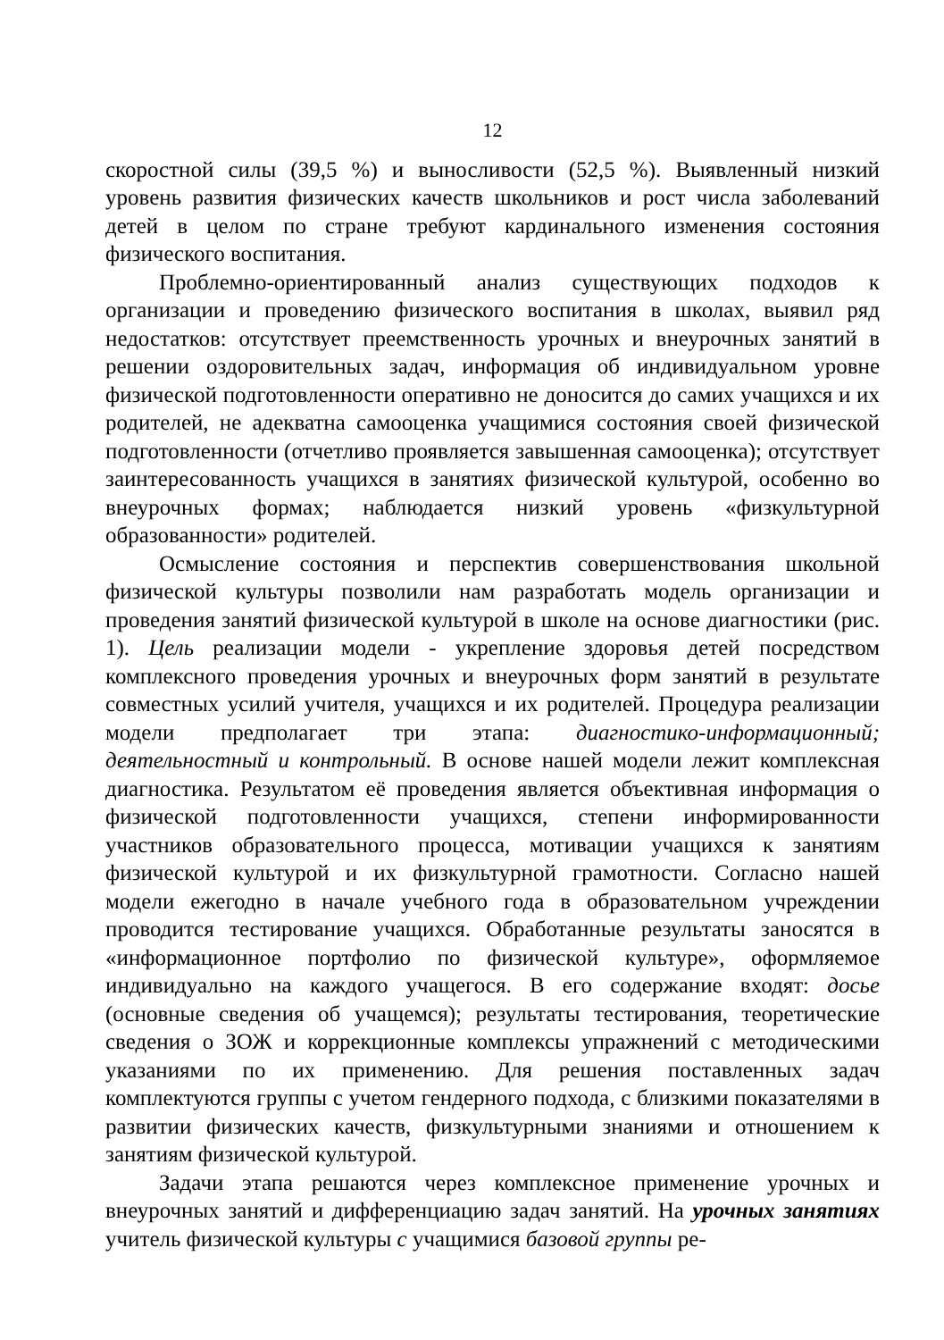12
скоростной силы (39,5 %) и выносливости (52,5 %). Выявленный низкий уровень развития физических качеств школьников и рост числа заболеваний детей в целом по стране требуют кардинального изменения состояния физического воспитания.
Проблемно-ориентированный анализ существующих подходов к организации и проведению физического воспитания в школах, выявил ряд недостатков: отсутствует преемственность урочных и внеурочных занятий в решении оздоровительных задач, информация об индивидуальном уровне физической подготовленности оперативно не доносится до самих учащихся и их родителей, не адекватна самооценка учащимися состояния своей физической подготовленности (отчетливо проявляется завышенная самооценка); отсутствует заинтересованность учащихся в занятиях физической культурой, особенно во внеурочных формах; наблюдается низкий уровень «физкультурной образованности» родителей.
Осмысление состояния и перспектив совершенствования школьной физической культуры позволили нам разработать модель организации и проведения занятий физической культурой в школе на основе диагностики (рис. 1). Цель реализации модели - укрепление здоровья детей посредством комплексного проведения урочных и внеурочных форм занятий в результате совместных усилий учителя, учащихся и их родителей. Процедура реализации модели предполагает три этапа: диагностико-информационный; деятельностный и контрольный. В основе нашей модели лежит комплексная диагностика. Результатом её проведения является объективная информация о физической подготовленности учащихся, степени информированности участников образовательного процесса, мотивации учащихся к занятиям физической культурой и их физкультурной грамотности. Согласно нашей модели ежегодно в начале учебного года в образовательном учреждении проводится тестирование учащихся. Обработанные результаты заносятся в «информационное портфолио по физической культуре», оформляемое индивидуально на каждого учащегося. В его содержание входят: досье (основные сведения об учащемся); результаты тестирования, теоретические сведения о ЗОЖ и коррекционные комплексы упражнений с методическими указаниями по их применению. Для решения поставленных задач комплектуются группы с учетом гендерного подхода, с близкими показателями в развитии физических качеств, физкультурными знаниями и отношением к занятиям физической культурой.
Задачи этапа решаются через комплексное применение урочных и внеурочных занятий и дифференциацию задач занятий. На урочных занятиях учитель физической культуры с учащимися базовой группы ре-